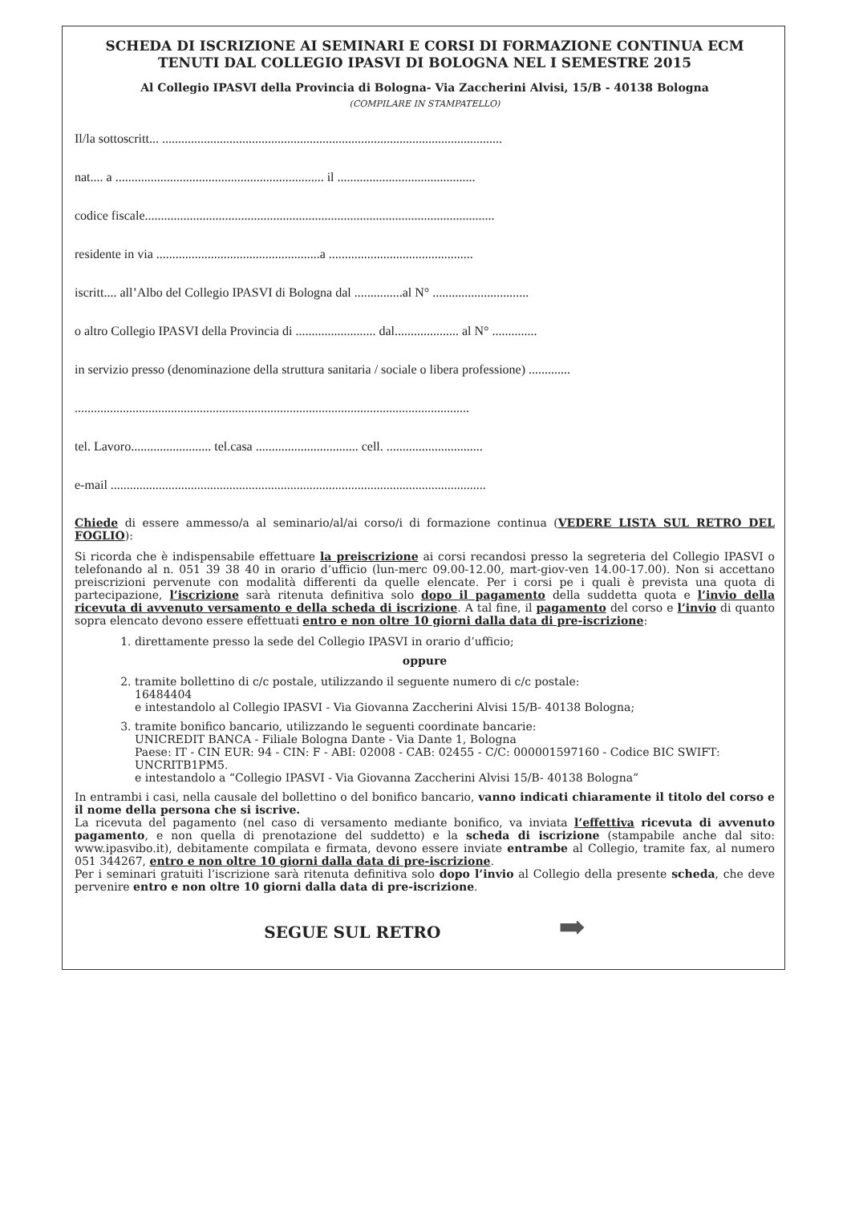SCHEDA DI ISCRIZIONE AI SEMINARI E CORSI DI FORMAZIONE CONTINUA ECM
TENUTI DAL COLLEGIO IPASVI DI BOLOGNA NEL I SEMESTRE 2015
Al Collegio IPASVI della Provincia di Bologna- Via Zaccherini Alvisi, 15/B - 40138 Bologna
(COMPILARE IN STAMPATELLO)
Il/la sottoscritt... ..........................................................................................................
nat.... a ................................................................. il ...........................................
codice fiscale.............................................................................................................
residente in via ...................................................a .............................................
iscritt.... all’Albo del Collegio IPASVI di Bologna dal ...............al N° ..............................
o altro Collegio IPASVI della Provincia di ......................... dal.................... al N° ..............
in servizio presso (denominazione della struttura sanitaria / sociale o libera professione) .............
...........................................................................................................................
tel. Lavoro......................... tel.casa ................................ cell. ..............................
e-mail .....................................................................................................................
Chiede di essere ammesso/a al seminario/al/ai corso/i di formazione continua (VEDERE LISTA SUL RETRO DEL FOGLIO):
Si ricorda che è indispensabile effettuare la preiscrizione ai corsi recandosi presso la segreteria del Collegio IPASVI o telefonando al n. 051 39 38 40 in orario d’ufficio (lun-merc 09.00-12.00, mart-giov-ven 14.00-17.00). Non si accettano preiscrizioni pervenute con modalità differenti da quelle elencate. Per i corsi pe i quali è prevista una quota di partecipazione, l’iscrizione sarà ritenuta definitiva solo dopo il pagamento della suddetta quota e l’invio della ricevuta di avvenuto versamento e della scheda di iscrizione. A tal fine, il pagamento del corso e l’invio di quanto sopra elencato devono essere effettuati entro e non oltre 10 giorni dalla data di pre-iscrizione:
1. direttamente presso la sede del Collegio IPASVI in orario d’ufficio;
oppure
2. tramite bollettino di c/c postale, utilizzando il seguente numero di c/c postale:
16484404
e intestandolo al Collegio IPASVI - Via Giovanna Zaccherini Alvisi 15/B- 40138 Bologna;
3. tramite bonifico bancario, utilizzando le seguenti coordinate bancarie:
UNICREDIT BANCA - Filiale Bologna Dante - Via Dante 1, Bologna
Paese: IT - CIN EUR: 94 - CIN: F - ABI: 02008 - CAB: 02455 - C/C: 000001597160 - Codice BIC SWIFT: UNCRITB1PM5.
e intestandolo a “Collegio IPASVI - Via Giovanna Zaccherini Alvisi 15/B- 40138 Bologna”
In entrambi i casi, nella causale del bollettino o del bonifico bancario, vanno indicati chiaramente il titolo del corso e il nome della persona che si iscrive.
La ricevuta del pagamento (nel caso di versamento mediante bonifico, va inviata l’effettiva ricevuta di avvenuto pagamento, e non quella di prenotazione del suddetto) e la scheda di iscrizione (stampabile anche dal sito: www.ipasvibo.it), debitamente compilata e firmata, devono essere inviate entrambe al Collegio, tramite fax, al numero 051 344267, entro e non oltre 10 giorni dalla data di pre-iscrizione.
Per i seminari gratuiti l’iscrizione sarà ritenuta definitiva solo dopo l’invio al Collegio della presente scheda, che deve pervenire entro e non oltre 10 giorni dalla data di pre-iscrizione.
SEGUE SUL RETRO ➡